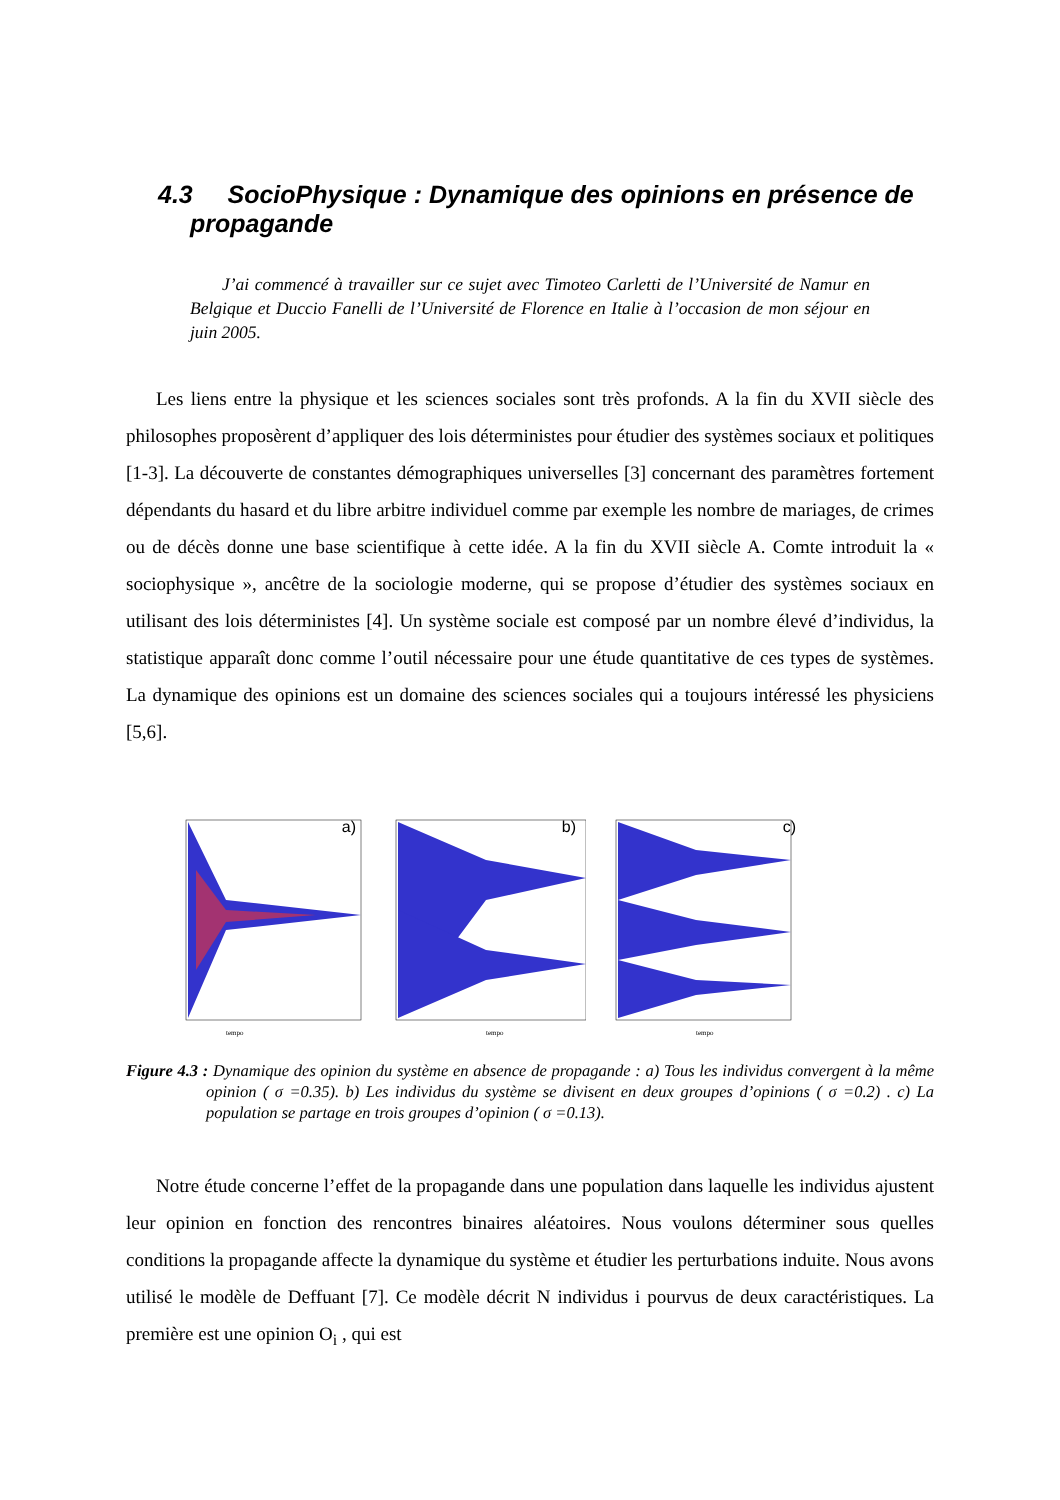4.3 SocioPhysique : Dynamique des opinions en présence de propagande
J’ai commencé à travailler sur ce sujet avec Timoteo Carletti de l’Université de Namur en Belgique et Duccio Fanelli de l’Université de Florence en Italie à l’occasion de mon séjour en juin 2005.
Les liens entre la physique et les sciences sociales sont très profonds. A la fin du XVII siècle des philosophes proposèrent d’appliquer des lois déterministes pour étudier des systèmes sociaux et politiques [1-3]. La découverte de constantes démographiques universelles [3] concernant des paramètres fortement dépendants du hasard et du libre arbitre individuel comme par exemple les nombre de mariages, de crimes ou de décès donne une base scientifique à cette idée. A la fin du XVII siècle A. Comte introduit la « sociophysique », ancêtre de la sociologie moderne, qui se propose d’étudier des systèmes sociaux en utilisant des lois déterministes [4]. Un système sociale est composé par un nombre élevé d’individus, la statistique apparaît donc comme l’outil nécessaire pour une étude quantitative de ces types de systèmes. La dynamique des opinions est un domaine des sciences sociales qui a toujours intéressé les physiciens [5,6].
tempo
a)
tempo
b)
tempo
c)
Figure 4.3 : Dynamique des opinion du système en absence de propagande : a) Tous les individus convergent à la même opinion ( σ =0.35). b) Les individus du système se divisent en deux groupes d’opinions ( σ =0.2) . c) La population se partage en trois groupes d’opinion ( σ =0.13).
Notre étude concerne l’effet de la propagande dans une population dans laquelle les individus ajustent leur opinion en fonction des rencontres binaires aléatoires. Nous voulons déterminer sous quelles conditions la propagande affecte la dynamique du système et étudier les perturbations induite. Nous avons utilisé le modèle de Deffuant [7]. Ce modèle décrit N individus i pourvus de deux caractéristiques. La première est une opinion O<sub>i</sub> , qui est